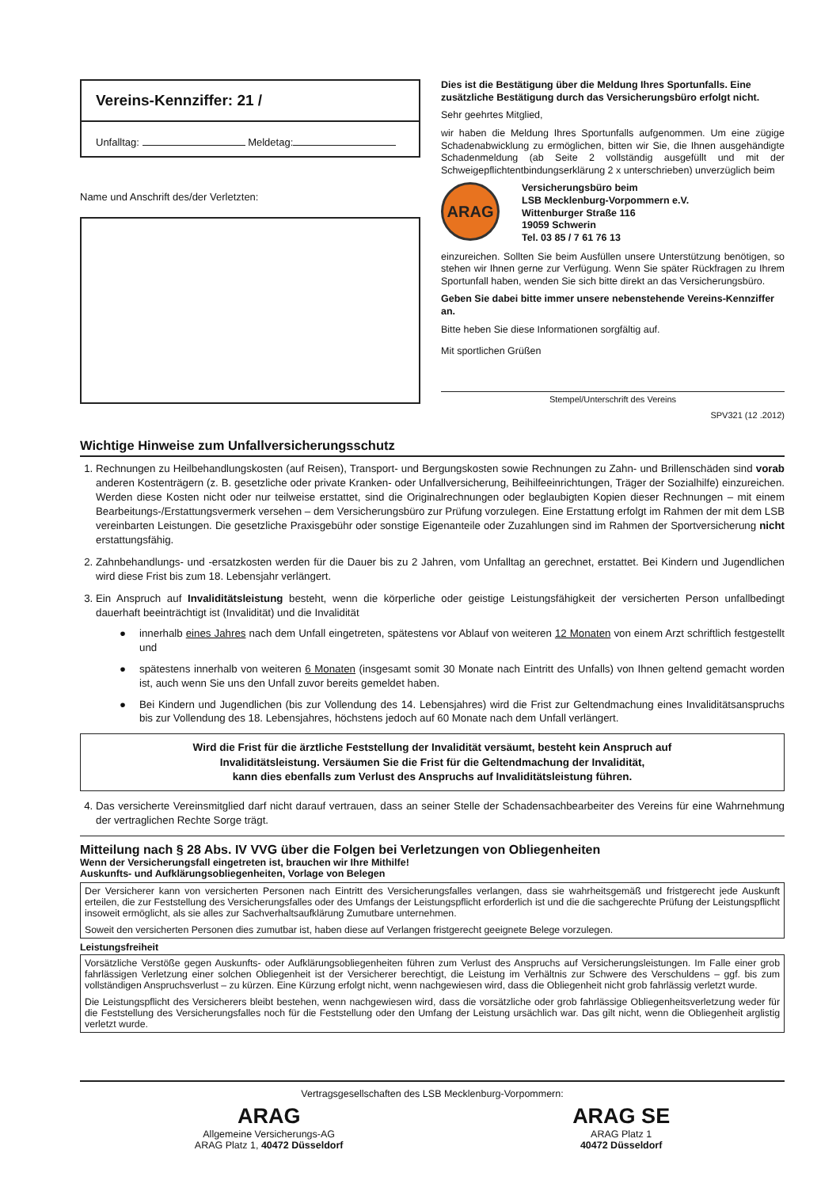Vereins-Kennziffer: 21 /
Unfalltag: Meldetag:
Name und Anschrift des/der Verletzten:
Dies ist die Bestätigung über die Meldung Ihres Sportunfalls. Eine zusätzliche Bestätigung durch das Versicherungsbüro erfolgt nicht.
Sehr geehrtes Mitglied,
wir haben die Meldung Ihres Sportunfalls aufgenommen. Um eine zügige Schadenabwicklung zu ermöglichen, bitten wir Sie, die Ihnen ausgehändigte Schadenmeldung (ab Seite 2 vollständig ausgefüllt und mit der Schweigepflichtentbindungserklärung 2 x unterschrieben) unverzüglich beim
ARAG
Versicherungsbüro beim
LSB Mecklenburg-Vorpommern e.V.
Wittenburger Straße 116
19059 Schwerin
Tel. 03 85 / 7 61 76 13
einzureichen. Sollten Sie beim Ausfüllen unsere Unterstützung benötigen, so stehen wir Ihnen gerne zur Verfügung. Wenn Sie später Rückfragen zu Ihrem Sportunfall haben, wenden Sie sich bitte direkt an das Versicherungsbüro.
Geben Sie dabei bitte immer unsere nebenstehende Vereins-Kennziffer an.
Bitte heben Sie diese Informationen sorgfältig auf.
Mit sportlichen Grüßen
Stempel/Unterschrift des Vereins
SPV321 (12 .2012)
Wichtige Hinweise zum Unfallversicherungsschutz
1. Rechnungen zu Heilbehandlungskosten (auf Reisen), Transport- und Bergungskosten sowie Rechnungen zu Zahn- und Brillenschäden sind vorab anderen Kostenträgern (z. B. gesetzliche oder private Kranken- oder Unfallversicherung, Beihilfeeinrichtungen, Träger der Sozialhilfe) einzureichen. Werden diese Kosten nicht oder nur teilweise erstattet, sind die Originalrechnungen oder beglaubigten Kopien dieser Rechnungen – mit einem Bearbeitungs-/Erstattungsvermerk versehen – dem Versicherungsbüro zur Prüfung vorzulegen. Eine Erstattung erfolgt im Rahmen der mit dem LSB vereinbarten Leistungen. Die gesetzliche Praxisgebühr oder sonstige Eigenanteile oder Zuzahlungen sind im Rahmen der Sportversicherung nicht erstattungsfähig.
2. Zahnbehandlungs- und -ersatzkosten werden für die Dauer bis zu 2 Jahren, vom Unfalltag an gerechnet, erstattet. Bei Kindern und Jugendlichen wird diese Frist bis zum 18. Lebensjahr verlängert.
3. Ein Anspruch auf Invaliditätsleistung besteht, wenn die körperliche oder geistige Leistungsfähigkeit der versicherten Person unfallbedingt dauerhaft beeinträchtigt ist (Invalidität) und die Invalidität
● innerhalb eines Jahres nach dem Unfall eingetreten, spätestens vor Ablauf von weiteren 12 Monaten von einem Arzt schriftlich festgestellt und
● spätestens innerhalb von weiteren 6 Monaten (insgesamt somit 30 Monate nach Eintritt des Unfalls) von Ihnen geltend gemacht worden ist, auch wenn Sie uns den Unfall zuvor bereits gemeldet haben.
● Bei Kindern und Jugendlichen (bis zur Vollendung des 14. Lebensjahres) wird die Frist zur Geltendmachung eines Invaliditätsanspruchs bis zur Vollendung des 18. Lebensjahres, höchstens jedoch auf 60 Monate nach dem Unfall verlängert.
Wird die Frist für die ärztliche Feststellung der Invalidität versäumt, besteht kein Anspruch auf
Invaliditätsleistung. Versäumen Sie die Frist für die Geltendmachung der Invalidität,
kann dies ebenfalls zum Verlust des Anspruchs auf Invaliditätsleistung führen.
4. Das versicherte Vereinsmitglied darf nicht darauf vertrauen, dass an seiner Stelle der Schadensachbearbeiter des Vereins für eine Wahrnehmung der vertraglichen Rechte Sorge trägt.
Mitteilung nach § 28 Abs. IV VVG über die Folgen bei Verletzungen von Obliegenheiten
Wenn der Versicherungsfall eingetreten ist, brauchen wir Ihre Mithilfe!
Auskunfts- und Aufklärungsobliegenheiten, Vorlage von Belegen
Der Versicherer kann von versicherten Personen nach Eintritt des Versicherungsfalles verlangen, dass sie wahrheitsgemäß und fristgerecht jede Auskunft erteilen, die zur Feststellung des Versicherungsfalles oder des Umfangs der Leistungspflicht erforderlich ist und die die sachgerechte Prüfung der Leistungspflicht insoweit ermöglicht, als sie alles zur Sachverhaltsaufklärung Zumutbare unternehmen.
Soweit den versicherten Personen dies zumutbar ist, haben diese auf Verlangen fristgerecht geeignete Belege vorzulegen.
Leistungsfreiheit
Vorsätzliche Verstöße gegen Auskunfts- oder Aufklärungsobliegenheiten führen zum Verlust des Anspruchs auf Versicherungsleistungen. Im Falle einer grob fahrlässigen Verletzung einer solchen Obliegenheit ist der Versicherer berechtigt, die Leistung im Verhältnis zur Schwere des Verschuldens – ggf. bis zum vollständigen Anspruchsverlust – zu kürzen. Eine Kürzung erfolgt nicht, wenn nachgewiesen wird, dass die Obliegenheit nicht grob fahrlässig verletzt wurde.
Die Leistungspflicht des Versicherers bleibt bestehen, wenn nachgewiesen wird, dass die vorsätzliche oder grob fahrlässige Obliegenheitsverletzung weder für die Feststellung des Versicherungsfalles noch für die Feststellung oder den Umfang der Leistung ursächlich war. Das gilt nicht, wenn die Obliegenheit arglistig verletzt wurde.
Vertragsgesellschaften des LSB Mecklenburg-Vorpommern:
ARAG
Allgemeine Versicherungs-AG
ARAG Platz 1, 40472 Düsseldorf
ARAG SE
ARAG Platz 1
40472 Düsseldorf